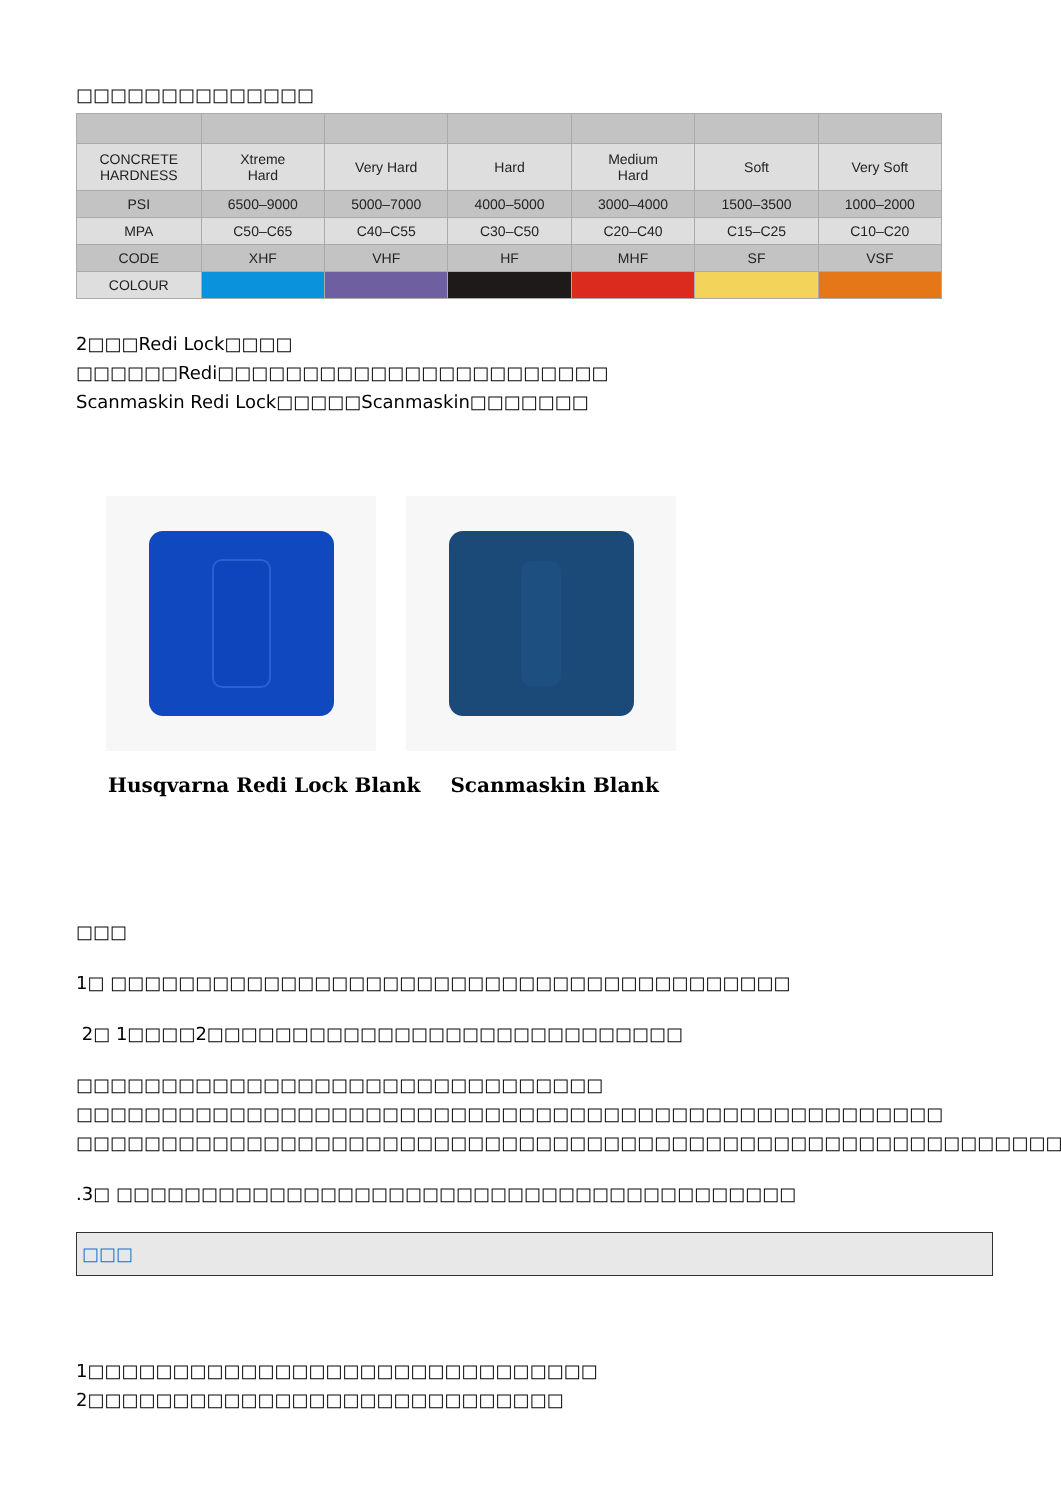□□□□□□□□□□□□□□
| CONCRETE HARDNESS | Xtreme Hard | Very Hard | Hard | Medium Hard | Soft | Very Soft |
| PSI | 6500–9000 | 5000–7000 | 4000–5000 | 3000–4000 | 1500–3500 | 1000–2000 |
| MPA | C50–C65 | C40–C55 | C30–C50 | C20–C40 | C15–C25 | C10–C20 |
| CODE | XHF | VHF | HF | MHF | SF | VSF |
| COLOUR | | | | | | |
2□□□Redi Lock□□□□
□□□□□□Redi□□□□□□□□□□□□□□□□□□□□□□□
Scanmaskin Redi Lock□□□□□Scanmaskin□□□□□□□
Husqvarna Redi Lock Blank Scanmaskin Blank
□□□
1□ □□□□□□□□□□□□□□□□□□□□□□□□□□□□□□□□□□□□□□□□
2□ 1□□□□2□□□□□□□□□□□□□□□□□□□□□□□□□□□□
□□□□□□□□□□□□□□□□□□□□□□□□□□□□□□□
□□□□□□□□□□□□□□□□□□□□□□□□□□□□□□□□□□□□□□□□□□□□□□□□□□□
□□□□□□□□□□□□□□□□□□□□□□□□□□□□□□□□□□□□□□□□□□□□□□□□□□□□□□□□□□
.3□ □□□□□□□□□□□□□□□□□□□□□□□□□□□□□□□□□□□□□□□□
□□□
1□□□□□□□□□□□□□□□□□□□□□□□□□□□□□□
2□□□□□□□□□□□□□□□□□□□□□□□□□□□□